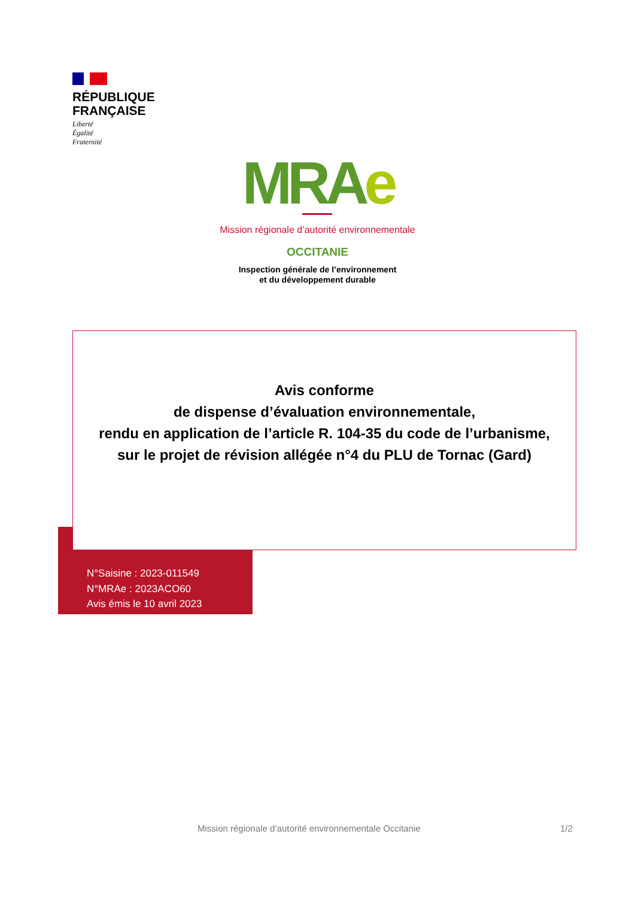RÉPUBLIQUE
FRANÇAISE
Liberté
Égalité
Fraternité
MRAe
Mission régionale d’autorité environnementale
OCCITANIE
Inspection générale de l’environnement
et du développement durable
Avis conforme
de dispense d’évaluation environnementale,
rendu en application de l’article R. 104-35 du code de l’urbanisme,
sur le projet de révision allégée n°4 du PLU de Tornac (Gard)
N°Saisine : 2023-011549
N°MRAe : 2023ACO60
Avis émis le 10 avril 2023
Mission régionale d’autorité environnementale Occitanie
1/2